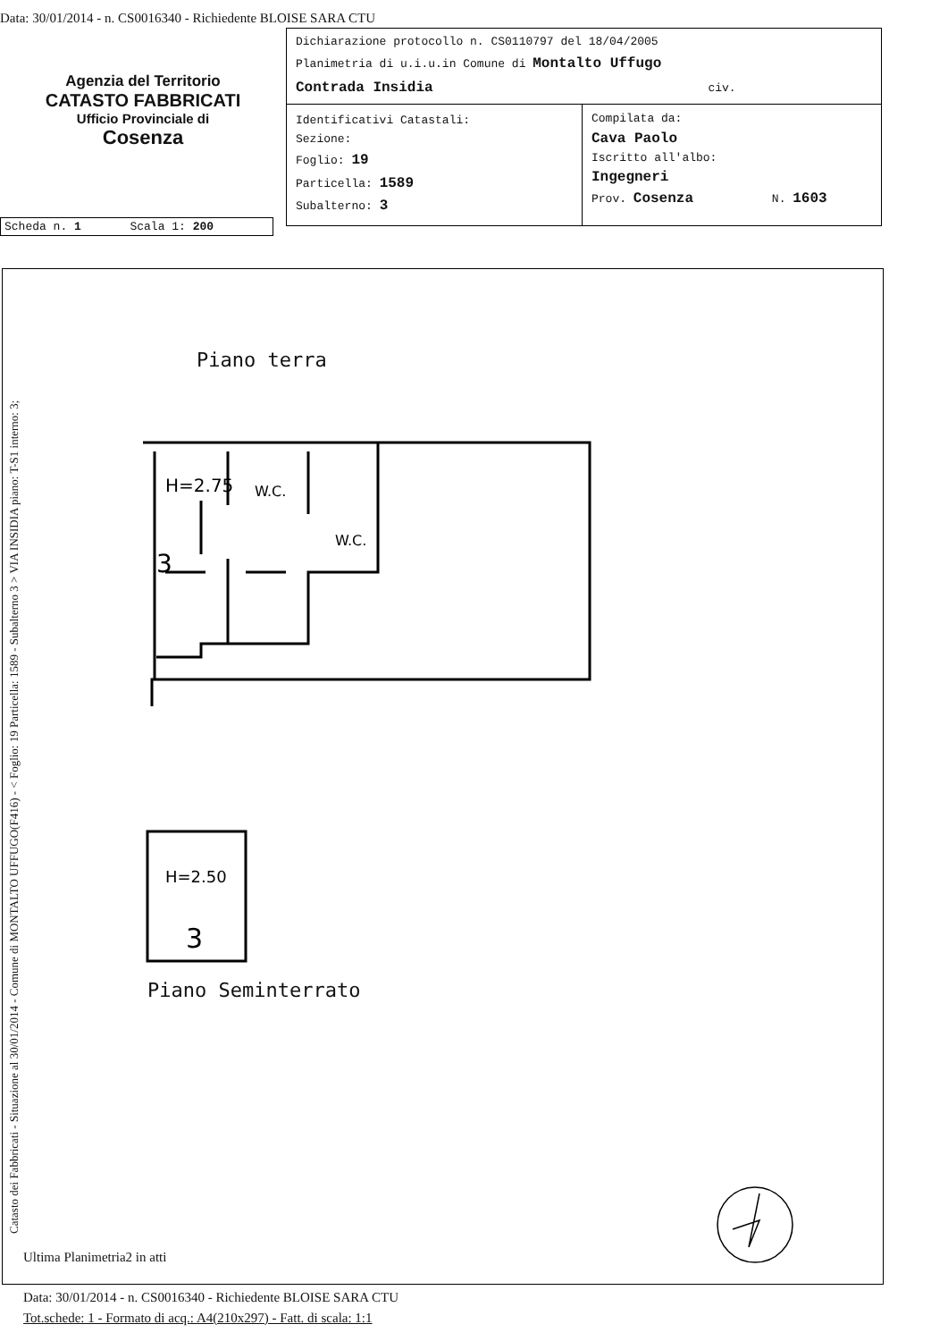Data: 30/01/2014 - n. CS0016340 - Richiedente BLOISE SARA CTU
Agenzia del Territorio
CATASTO FABBRICATI
Ufficio Provinciale di
Cosenza
Dichiarazione protocollo n. CS0110797 del 18/04/2005
Planimetria di u.i.u.in Comune di Montalto Uffugo
Contrada Insidia civ.
Identificativi Catastali:
Sezione:
Foglio: 19
Particella: 1589
Subalterno: 3
Compilata da:
Cava Paolo
Iscritto all'albo:
Ingegneri
Prov. Cosenza N. 1603
Scheda n. 1 Scala 1: 200
Catasto dei Fabbricati - Situazione al 30/01/2014 - Comune di MONTALTO UFFUGO(F416) - < Foglio: 19 Particella: 1589 - Subalterno 3 > VIA INSIDIA piano: T-S1 interno: 3;
Piano terra
H=2.75
W.C.
W.C.
3
H=2.50
3
Piano Seminterrato
Ultima Planimetria2 in atti
Data: 30/01/2014 - n. CS0016340 - Richiedente BLOISE SARA CTU
Tot.schede: 1 - Formato di acq.: A4(210x297) - Fatt. di scala: 1:1